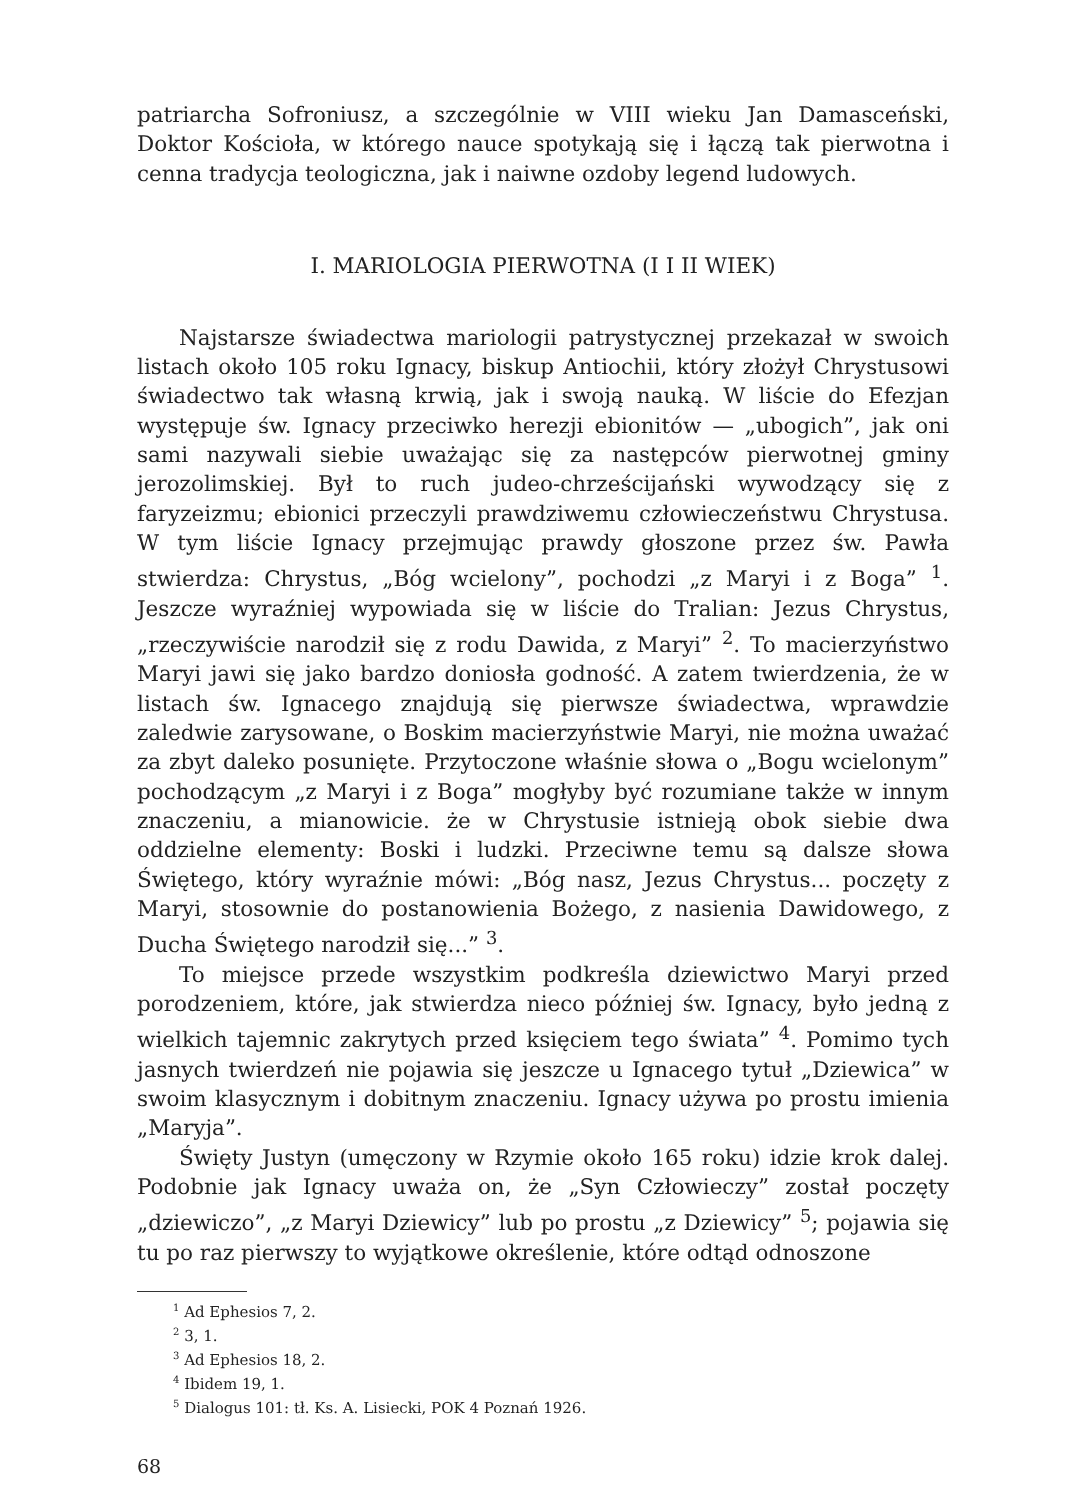patriarcha Sofroniusz, a szczególnie w VIII wieku Jan Damasceński, Doktor Kościoła, w którego nauce spotykają się i łączą tak pierwotna i cenna tradycja teologiczna, jak i naiwne ozdoby legend ludowych.
I. MARIOLOGIA PIERWOTNA (I I II WIEK)
Najstarsze świadectwa mariologii patrystycznej przekazał w swoich listach około 105 roku Ignacy, biskup Antiochii, który złożył Chrystusowi świadectwo tak własną krwią, jak i swoją nauką. W liście do Efezjan występuje św. Ignacy przeciwko herezji ebionitów — „ubogich”, jak oni sami nazywali siebie uważając się za następców pierwotnej gminy jerozolimskiej. Był to ruch judeo-chrześcijański wywodzący się z faryzeizmu; ebionici przeczyli prawdziwemu człowieczeństwu Chrystusa. W tym liście Ignacy przejmując prawdy głoszone przez św. Pawła stwierdza: Chrystus, „Bóg wcielony”, pochodzi „z Maryi i z Boga” <sup>1</sup>. Jeszcze wyraźniej wypowiada się w liście do Tralian: Jezus Chrystus, „rzeczywiście narodził się z rodu Dawida, z Maryi” <sup>2</sup>. To macierzyństwo Maryi jawi się jako bardzo doniosła godność. A zatem twierdzenia, że w listach św. Ignacego znajdują się pierwsze świadectwa, wprawdzie zaledwie zarysowane, o Boskim macierzyństwie Maryi, nie można uważać za zbyt daleko posunięte. Przytoczone właśnie słowa o „Bogu wcielonym” pochodzącym „z Maryi i z Boga” mogłyby być rozumiane także w innym znaczeniu, a mianowicie. że w Chrystusie istnieją obok siebie dwa oddzielne elementy: Boski i ludzki. Przeciwne temu są dalsze słowa Świętego, który wyraźnie mówi: „Bóg nasz, Jezus Chrystus... poczęty z Maryi, stosownie do postanowienia Bożego, z nasienia Dawidowego, z Ducha Świętego narodził się...” <sup>3</sup>.
To miejsce przede wszystkim podkreśla dziewictwo Maryi przed porodzeniem, które, jak stwierdza nieco później św. Ignacy, było jedną z wielkich tajemnic zakrytych przed księciem tego świata” <sup>4</sup>. Pomimo tych jasnych twierdzeń nie pojawia się jeszcze u Ignacego tytuł „Dziewica” w swoim klasycznym i dobitnym znaczeniu. Ignacy używa po prostu imienia „Maryja”.
Święty Justyn (umęczony w Rzymie około 165 roku) idzie krok dalej. Podobnie jak Ignacy uważa on, że „Syn Człowieczy” został poczęty „dziewiczo”, „z Maryi Dziewicy” lub po prostu „z Dziewicy” <sup>5</sup>; pojawia się tu po raz pierwszy to wyjątkowe określenie, które odtąd odnoszone
<sup>1</sup> Ad Ephesios 7, 2.
<sup>2</sup> 3, 1.
<sup>3</sup> Ad Ephesios 18, 2.
<sup>4</sup> Ibidem 19, 1.
<sup>5</sup> Dialogus 101: tł. Ks. A. Lisiecki, POK 4 Poznań 1926.
68